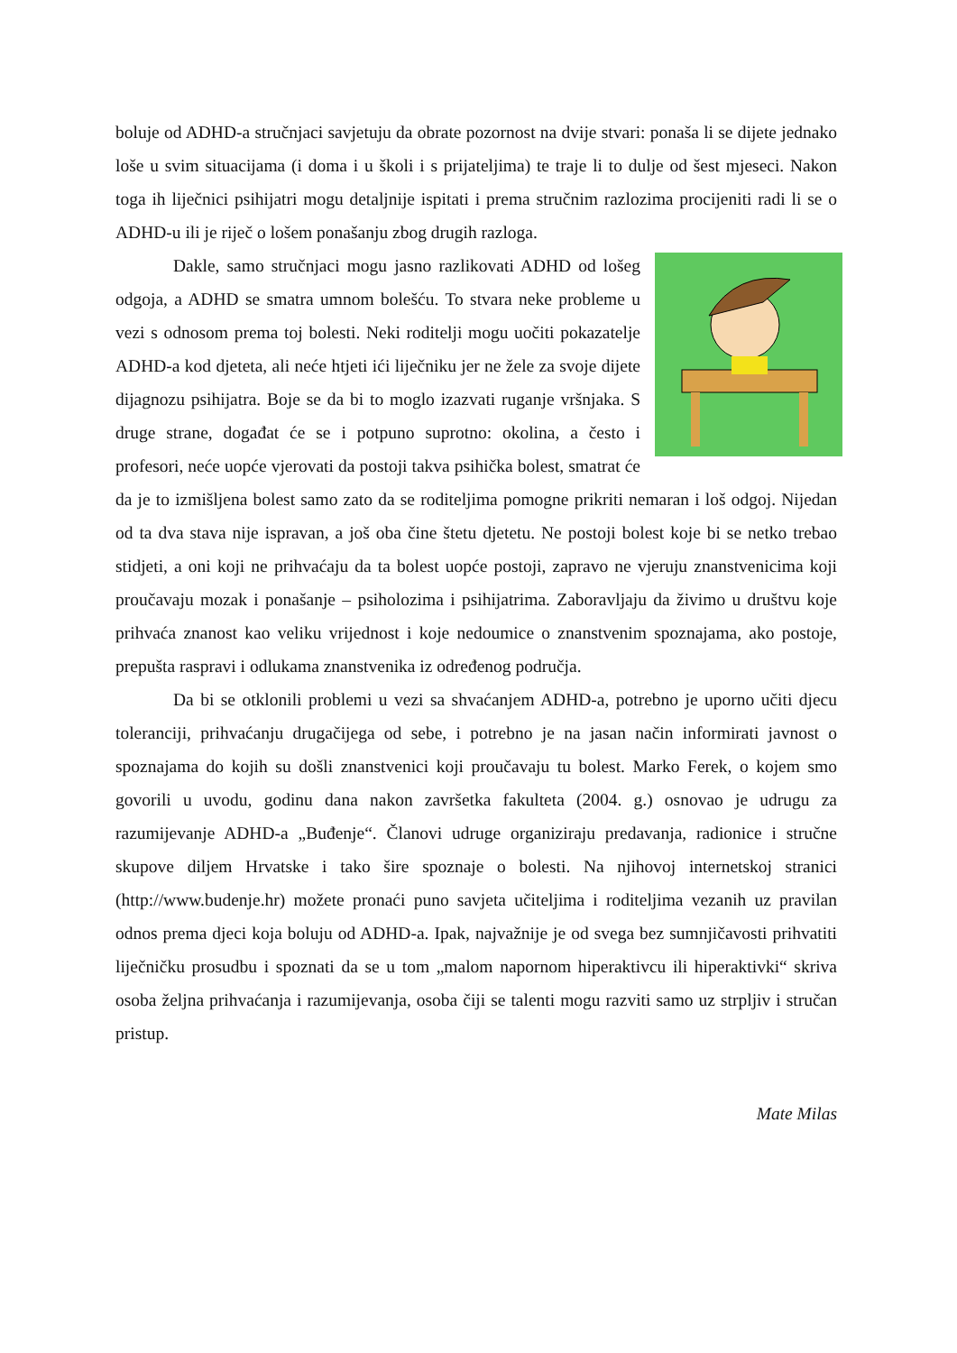boluje od ADHD-a stručnjaci savjetuju da obrate pozornost na dvije stvari: ponaša li se dijete jednako loše u svim situacijama (i doma i u školi i s prijateljima) te traje li to dulje od šest mjeseci. Nakon toga ih liječnici psihijatri mogu detaljnije ispitati i prema stručnim razlozima procijeniti radi li se o ADHD-u ili je riječ o lošem ponašanju zbog drugih razloga.
Dakle, samo stručnjaci mogu jasno razlikovati ADHD od lošeg odgoja, a ADHD se smatra umnom bolešću. To stvara neke probleme u vezi s odnosom prema toj bolesti. Neki roditelji mogu uočiti pokazatelje ADHD-a kod djeteta, ali neće htjeti ići liječniku jer ne žele za svoje dijete dijagnozu psihijatra. Boje se da bi to moglo izazvati ruganje vršnjaka. S druge strane, događat će se i potpuno suprotno: okolina, a često i profesori, neće uopće vjerovati da postoji takva psihička bolest, smatrat će da je to izmišljena bolest samo zato da se roditeljima pomogne prikriti nemaran i loš odgoj. Nijedan od ta dva stava nije ispravan, a još oba čine štetu djetetu. Ne postoji bolest koje bi se netko trebao stidjeti, a oni koji ne prihvaćaju da ta bolest uopće postoji, zapravo ne vjeruju znanstvenicima koji proučavaju mozak i ponašanje – psiholozima i psihijatrima. Zaboravljaju da živimo u društvu koje prihvaća znanost kao veliku vrijednost i koje nedoumice o znanstvenim spoznajama, ako postoje, prepušta raspravi i odlukama znanstvenika iz određenog područja.
Da bi se otklonili problemi u vezi sa shvaćanjem ADHD-a, potrebno je uporno učiti djecu toleranciji, prihvaćanju drugačijega od sebe, i potrebno je na jasan način informirati javnost o spoznajama do kojih su došli znanstvenici koji proučavaju tu bolest. Marko Ferek, o kojem smo govorili u uvodu, godinu dana nakon završetka fakulteta (2004. g.) osnovao je udrugu za razumijevanje ADHD-a „Buđenje“. Članovi udruge organiziraju predavanja, radionice i stručne skupove diljem Hrvatske i tako šire spoznaje o bolesti. Na njihovoj internetskoj stranici (http://www.budenje.hr) možete pronaći puno savjeta učiteljima i roditeljima vezanih uz pravilan odnos prema djeci koja boluju od ADHD-a. Ipak, najvažnije je od svega bez sumnjičavosti prihvatiti liječničku prosudbu i spoznati da se u tom „malom napornom hiperaktivcu ili hiperaktivki“ skriva osoba željna prihvaćanja i razumijevanja, osoba čiji se talenti mogu razviti samo uz strpljiv i stručan pristup.
Mate Milas